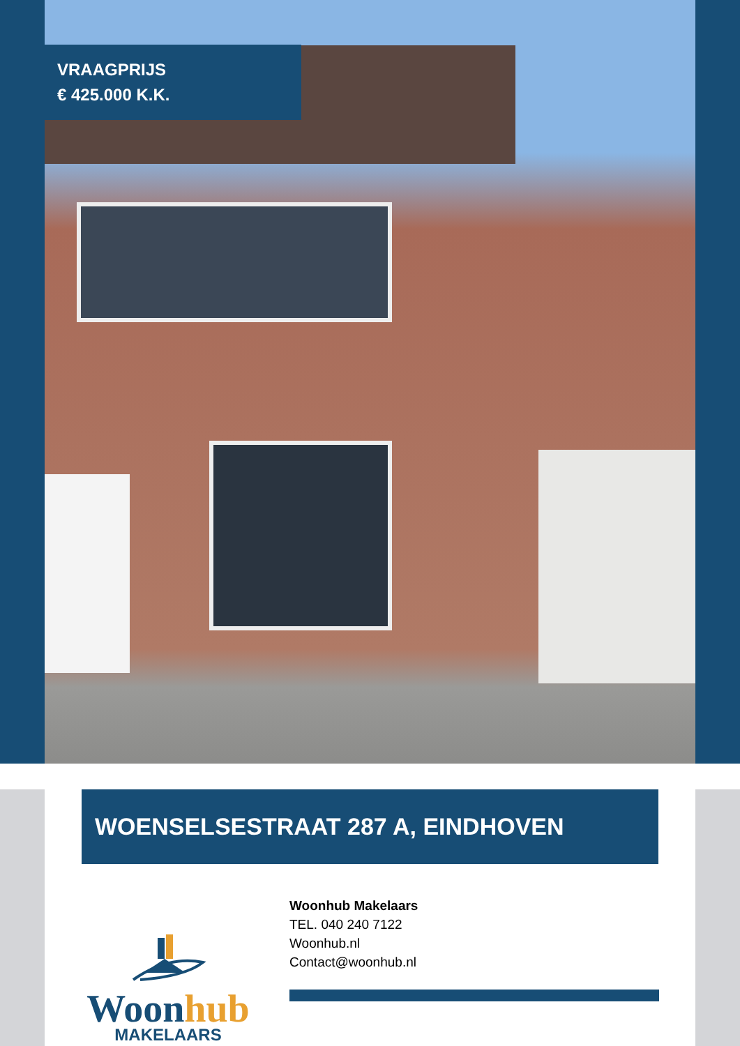VRAAGPRIJS
€ 425.000 K.K.
WOENSELSESTRAAT 287 A, EINDHOVEN
Woonhub
MAKELAARS
Woonhub Makelaars
TEL. 040 240 7122
Woonhub.nl
Contact@woonhub.nl